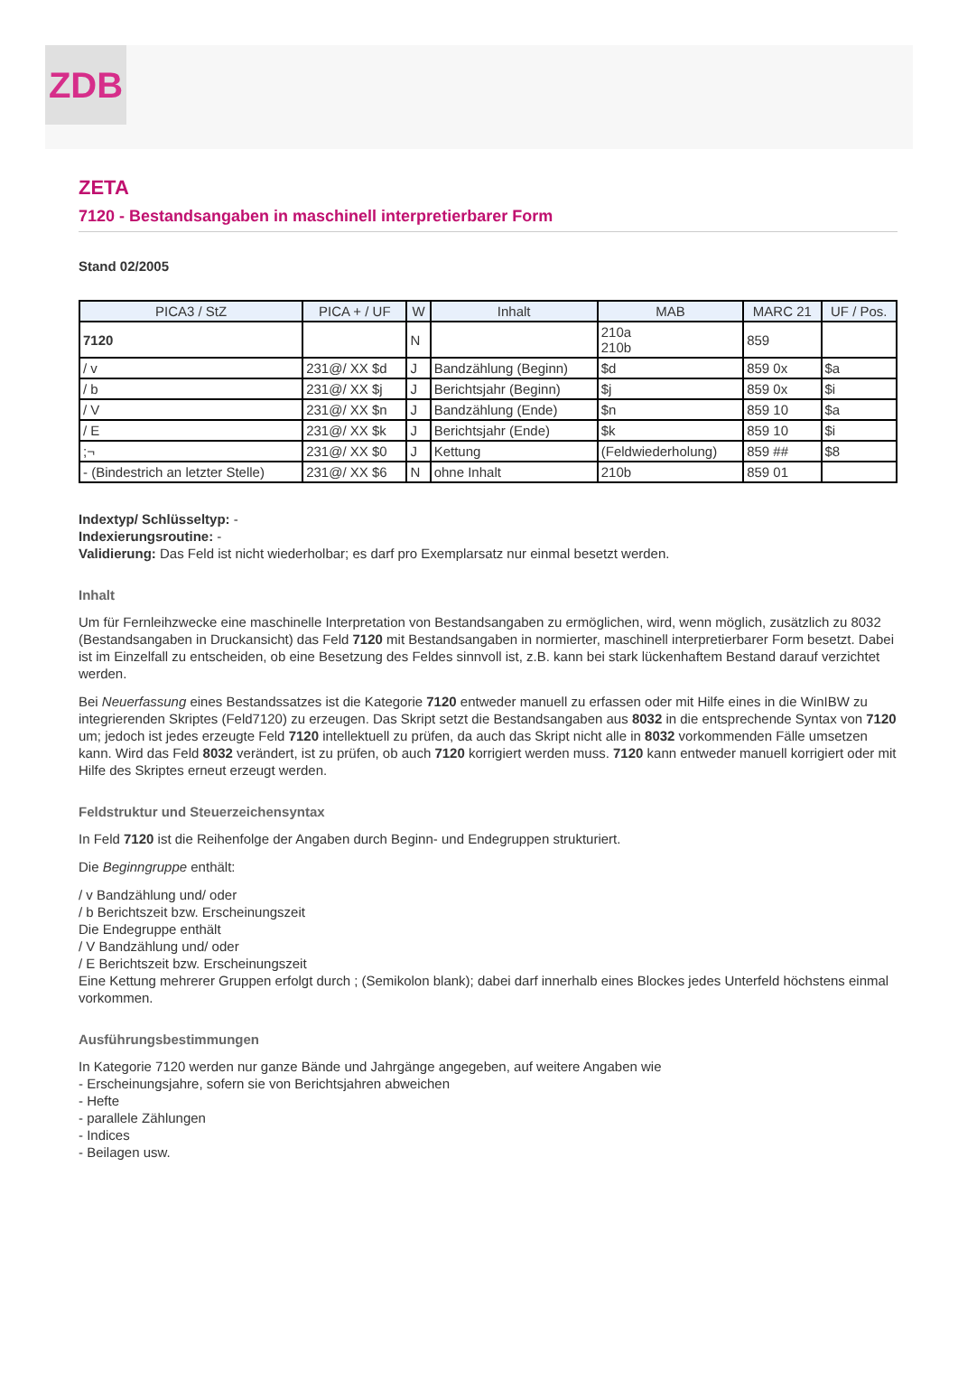ZDB
ZETA
7120 - Bestandsangaben in maschinell interpretierbarer Form
Stand 02/2005
| PICA3 / StZ | PICA + / UF | W | Inhalt | MAB | MARC 21 | UF / Pos. |
| --- | --- | --- | --- | --- | --- | --- |
| 7120 | | N | | 210a 210b | 859 | |
| / v | 231@/ XX $d | J | Bandzählung (Beginn) | $d | 859 0x | $a |
| / b | 231@/ XX $j | J | Berichtsjahr (Beginn) | $j | 859 0x | $i |
| / V | 231@/ XX $n | J | Bandzählung (Ende) | $n | 859 10 | $a |
| / E | 231@/ XX $k | J | Berichtsjahr (Ende) | $k | 859 10 | $i |
| ;¬ | 231@/ XX $0 | J | Kettung | (Feldwiederholung) | 859 ## | $8 |
| - (Bindestrich an letzter Stelle) | 231@/ XX $6 | N | ohne Inhalt | 210b | 859 01 | |
Indextyp/ Schlüsseltyp: -
Indexierungsroutine: -
Validierung: Das Feld ist nicht wiederholbar; es darf pro Exemplarsatz nur einmal besetzt werden.
Inhalt
Um für Fernleihzwecke eine maschinelle Interpretation von Bestandsangaben zu ermöglichen, wird, wenn möglich, zusätzlich zu 8032 (Bestandsangaben in Druckansicht) das Feld 7120 mit Bestandsangaben in normierter, maschinell interpretierbarer Form besetzt. Dabei ist im Einzelfall zu entscheiden, ob eine Besetzung des Feldes sinnvoll ist, z.B. kann bei stark lückenhaftem Bestand darauf verzichtet werden.
Bei Neuerfassung eines Bestandssatzes ist die Kategorie 7120 entweder manuell zu erfassen oder mit Hilfe eines in die WinIBW zu integrierenden Skriptes (Feld7120) zu erzeugen. Das Skript setzt die Bestandsangaben aus 8032 in die entsprechende Syntax von 7120 um; jedoch ist jedes erzeugte Feld 7120 intellektuell zu prüfen, da auch das Skript nicht alle in 8032 vorkommenden Fälle umsetzen kann. Wird das Feld 8032 verändert, ist zu prüfen, ob auch 7120 korrigiert werden muss. 7120 kann entweder manuell korrigiert oder mit Hilfe des Skriptes erneut erzeugt werden.
Feldstruktur und Steuerzeichensyntax
In Feld 7120 ist die Reihenfolge der Angaben durch Beginn- und Endegruppen strukturiert.
Die Beginngruppe enthält:
/ v Bandzählung und/ oder
/ b Berichtszeit bzw. Erscheinungszeit
Die Endegruppe enthält
/ V Bandzählung und/ oder
/ E Berichtszeit bzw. Erscheinungszeit
Eine Kettung mehrerer Gruppen erfolgt durch ; (Semikolon blank); dabei darf innerhalb eines Blockes jedes Unterfeld höchstens einmal vorkommen.
Ausführungsbestimmungen
In Kategorie 7120 werden nur ganze Bände und Jahrgänge angegeben, auf weitere Angaben wie
- Erscheinungsjahre, sofern sie von Berichtsjahren abweichen
- Hefte
- parallele Zählungen
- Indices
- Beilagen usw.